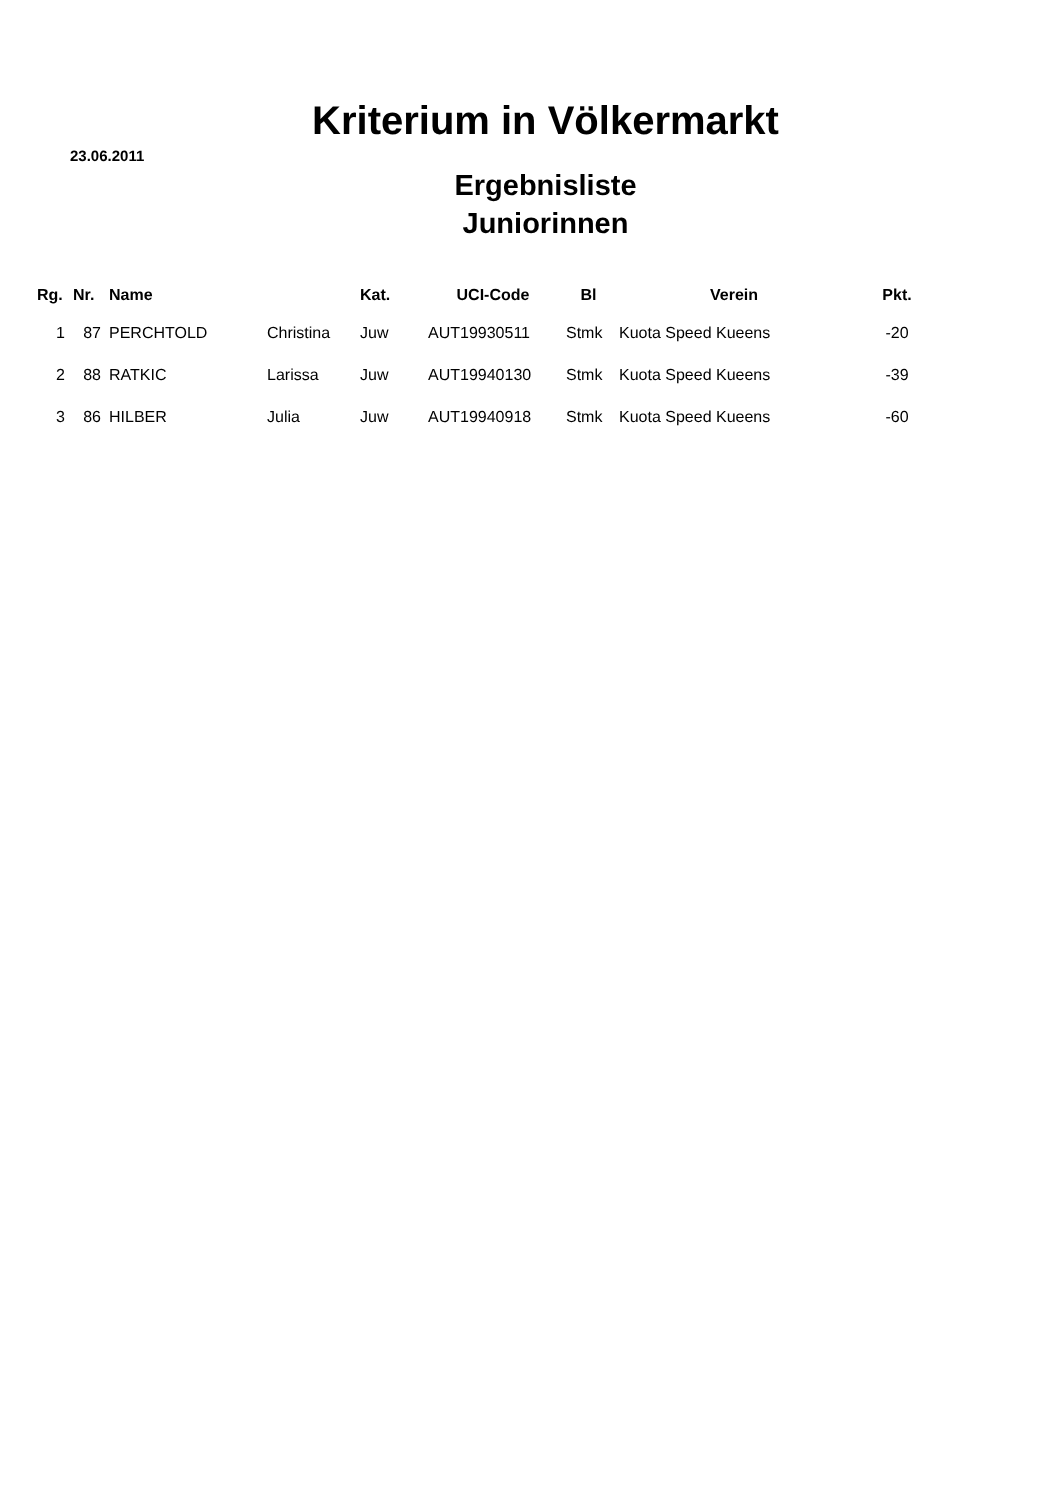Kriterium in Völkermarkt
23.06.2011
Ergebnisliste
Juniorinnen
| Rg. | Nr. | Name | | Kat. | UCI-Code | Bl | Verein | Pkt. |
| --- | --- | --- | --- | --- | --- | --- | --- | --- |
| 1 | 87 | PERCHTOLD | Christina | Juw | AUT19930511 | Stmk | Kuota Speed Kueens | -20 |
| 2 | 88 | RATKIC | Larissa | Juw | AUT19940130 | Stmk | Kuota Speed Kueens | -39 |
| 3 | 86 | HILBER | Julia | Juw | AUT19940918 | Stmk | Kuota Speed Kueens | -60 |